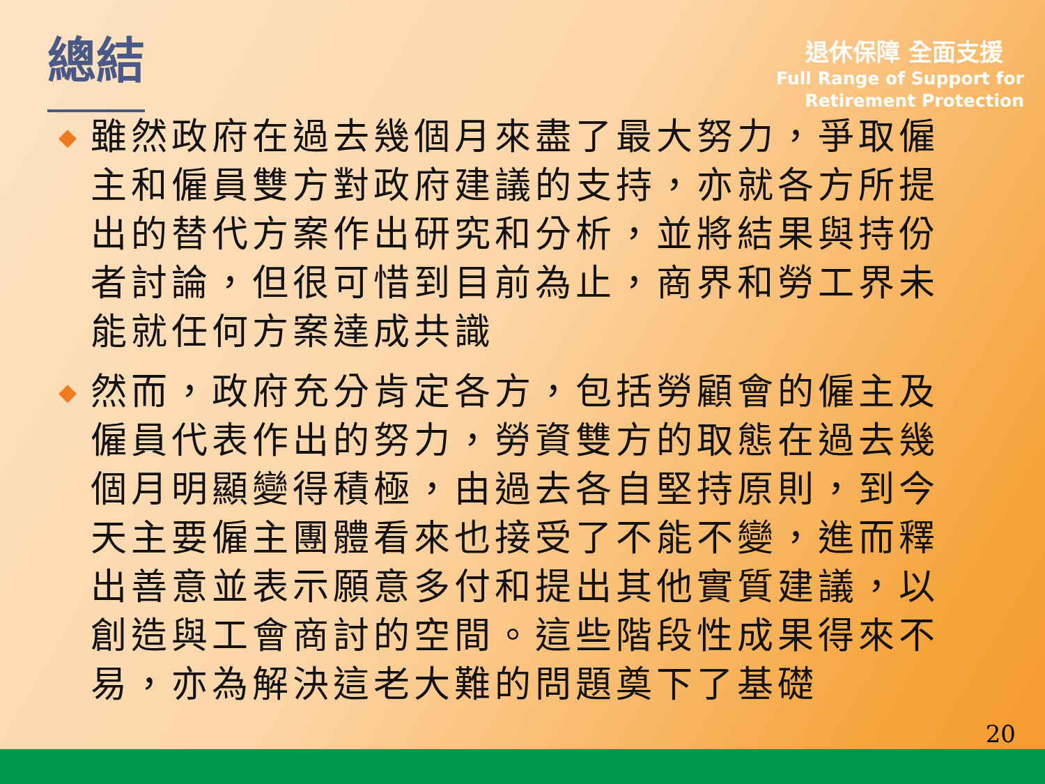總結
退休保障 全面支援
Full Range of Support for
Retirement Protection
◆ 雖然政府在過去幾個月來盡了最大努力，爭取僱主和僱員雙方對政府建議的支持，亦就各方所提出的替代方案作出研究和分析，並將結果與持份者討論，但很可惜到目前為止，商界和勞工界未能就任何方案達成共識
◆ 然而，政府充分肯定各方，包括勞顧會的僱主及僱員代表作出的努力，勞資雙方的取態在過去幾個月明顯變得積極，由過去各自堅持原則，到今天主要僱主團體看來也接受了不能不變，進而釋出善意並表示願意多付和提出其他實質建議，以創造與工會商討的空間。這些階段性成果得來不易，亦為解決這老大難的問題奠下了基礎
20